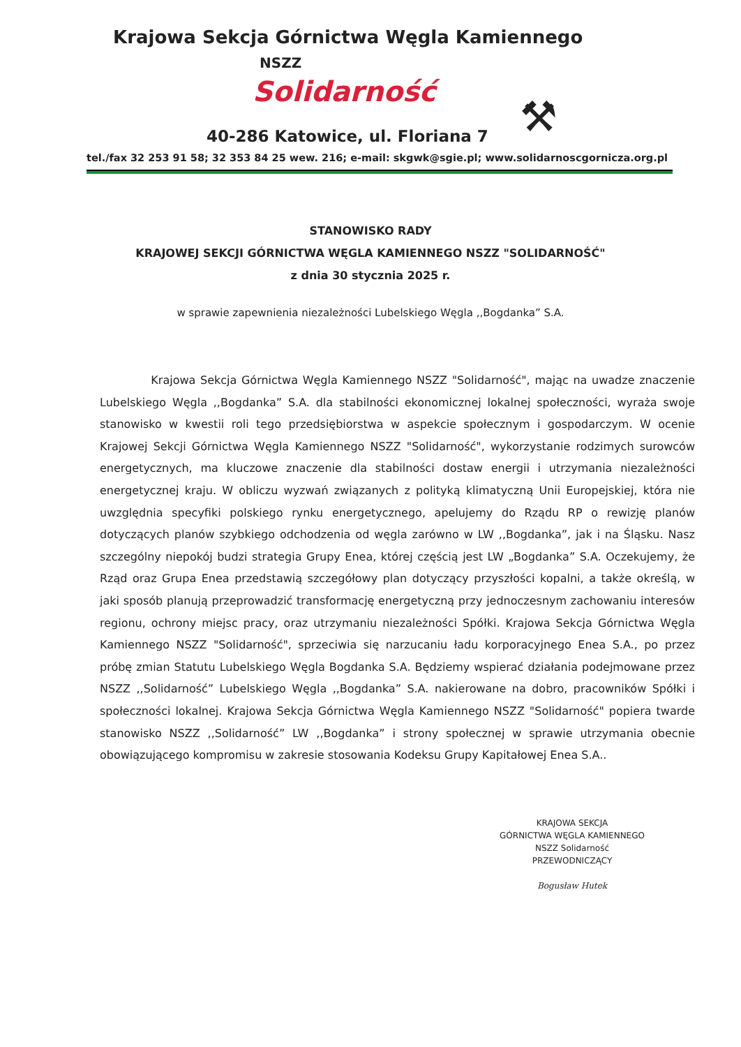Krajowa Sekcja Górnictwa Węgla Kamiennego
NSZZ
Solidarność
⚒
40-286 Katowice, ul. Floriana 7
tel./fax 32 253 91 58; 32 353 84 25 wew. 216; e-mail: skgwk@sgie.pl; www.solidarnoscgornicza.org.pl
STANOWISKO RADY
KRAJOWEJ SEKCJI GÓRNICTWA WĘGLA KAMIENNEGO NSZZ "SOLIDARNOŚĆ"
z dnia 30 stycznia 2025 r.
w sprawie zapewnienia niezależności Lubelskiego Węgla ,,Bogdanka” S.A.
Krajowa Sekcja Górnictwa Węgla Kamiennego NSZZ "Solidarność", mając na uwadze znaczenie Lubelskiego Węgla ,,Bogdanka” S.A. dla stabilności ekonomicznej lokalnej społeczności, wyraża swoje stanowisko w kwestii roli tego przedsiębiorstwa w aspekcie społecznym i gospodarczym. W ocenie Krajowej Sekcji Górnictwa Węgla Kamiennego NSZZ "Solidarność", wykorzystanie rodzimych surowców energetycznych, ma kluczowe znaczenie dla stabilności dostaw energii i utrzymania niezależności energetycznej kraju. W obliczu wyzwań związanych z polityką klimatyczną Unii Europejskiej, która nie uwzględnia specyfiki polskiego rynku energetycznego, apelujemy do Rządu RP o rewizję planów dotyczących planów szybkiego odchodzenia od węgla zarówno w LW ,,Bogdanka”, jak i na Śląsku. Nasz szczególny niepokój budzi strategia Grupy Enea, której częścią jest LW „Bogdanka” S.A. Oczekujemy, że Rząd oraz Grupa Enea przedstawią szczegółowy plan dotyczący przyszłości kopalni, a także określą, w jaki sposób planują przeprowadzić transformację energetyczną przy jednoczesnym zachowaniu interesów regionu, ochrony miejsc pracy, oraz utrzymaniu niezależności Spółki. Krajowa Sekcja Górnictwa Węgla Kamiennego NSZZ "Solidarność", sprzeciwia się narzucaniu ładu korporacyjnego Enea S.A., po przez próbę zmian Statutu Lubelskiego Węgla Bogdanka S.A. Będziemy wspierać działania podejmowane przez NSZZ ,,Solidarność” Lubelskiego Węgla ,,Bogdanka” S.A. nakierowane na dobro, pracowników Spółki i społeczności lokalnej. Krajowa Sekcja Górnictwa Węgla Kamiennego NSZZ "Solidarność" popiera twarde stanowisko NSZZ ,,Solidarność” LW ,,Bogdanka” i strony społecznej w sprawie utrzymania obecnie obowiązującego kompromisu w zakresie stosowania Kodeksu Grupy Kapitałowej Enea S.A..
KRAJOWA SEKCJA
GÓRNICTWA WĘGLA KAMIENNEGO
NSZZ Solidarność
PRZEWODNICZĄCY
Bogusław Hutek